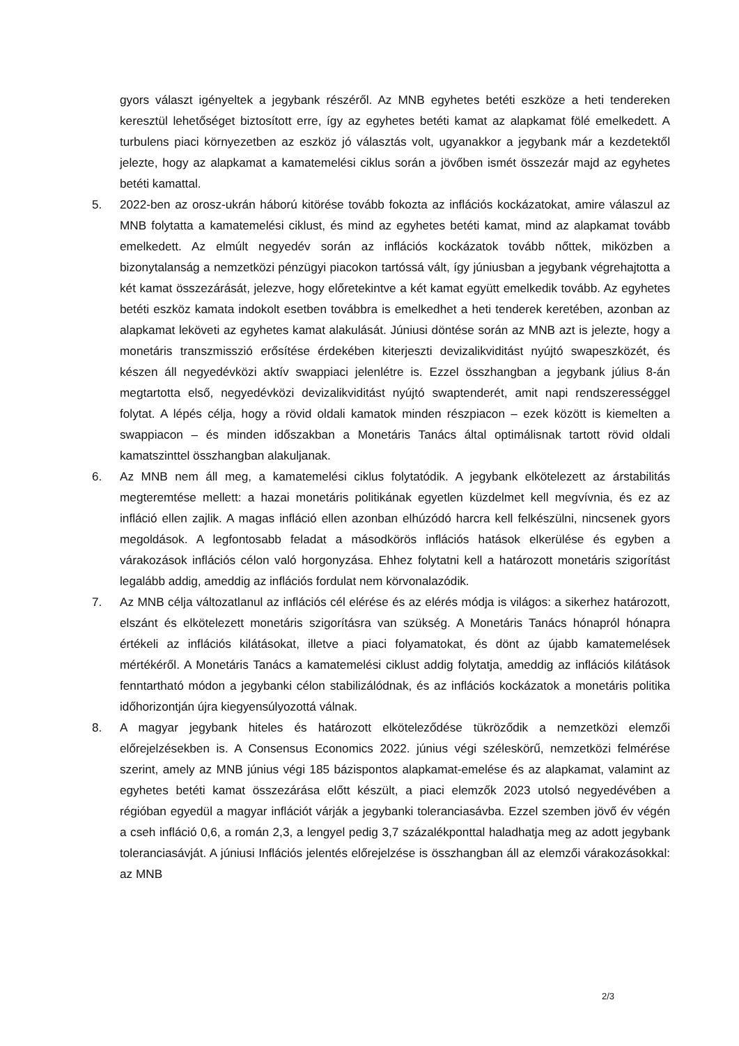gyors választ igényeltek a jegybank részéről. Az MNB egyhetes betéti eszköze a heti tendereken keresztül lehetőséget biztosított erre, így az egyhetes betéti kamat az alapkamat fölé emelkedett. A turbulens piaci környezetben az eszköz jó választás volt, ugyanakkor a jegybank már a kezdetektől jelezte, hogy az alapkamat a kamatemelési ciklus során a jövőben ismét összezár majd az egyhetes betéti kamattal.
5. 2022-ben az orosz-ukrán háború kitörése tovább fokozta az inflációs kockázatokat, amire válaszul az MNB folytatta a kamatemelési ciklust, és mind az egyhetes betéti kamat, mind az alapkamat tovább emelkedett. Az elmúlt negyedév során az inflációs kockázatok tovább nőttek, miközben a bizonytalanság a nemzetközi pénzügyi piacokon tartóssá vált, így júniusban a jegybank végrehajtotta a két kamat összezárását, jelezve, hogy előretekintve a két kamat együtt emelkedik tovább. Az egyhetes betéti eszköz kamata indokolt esetben továbbra is emelkedhet a heti tenderek keretében, azonban az alapkamat leköveti az egyhetes kamat alakulását. Júniusi döntése során az MNB azt is jelezte, hogy a monetáris transzmisszió erősítése érdekében kiterjeszti devizalikviditást nyújtó swapeszközét, és készen áll negyedévközi aktív swappiaci jelenlétre is. Ezzel összhangban a jegybank július 8-án megtartotta első, negyedévközi devizalikviditást nyújtó swaptenderét, amit napi rendszerességgel folytat. A lépés célja, hogy a rövid oldali kamatok minden részpiacon – ezek között is kiemelten a swappiacon – és minden időszakban a Monetáris Tanács által optimálisnak tartott rövid oldali kamatszinttel összhangban alakuljanak.
6. Az MNB nem áll meg, a kamatemelési ciklus folytatódik. A jegybank elkötelezett az árstabilitás megteremtése mellett: a hazai monetáris politikának egyetlen küzdelmet kell megvívnia, és ez az infláció ellen zajlik. A magas infláció ellen azonban elhúzódó harcra kell felkészülni, nincsenek gyors megoldások. A legfontosabb feladat a másodkörös inflációs hatások elkerülése és egyben a várakozások inflációs célon való horgonyzása. Ehhez folytatni kell a határozott monetáris szigorítást legalább addig, ameddig az inflációs fordulat nem körvonalazódik.
7. Az MNB célja változatlanul az inflációs cél elérése és az elérés módja is világos: a sikerhez határozott, elszánt és elkötelezett monetáris szigorításra van szükség. A Monetáris Tanács hónapról hónapra értékeli az inflációs kilátásokat, illetve a piaci folyamatokat, és dönt az újabb kamatemelések mértékéről. A Monetáris Tanács a kamatemelési ciklust addig folytatja, ameddig az inflációs kilátások fenntartható módon a jegybanki célon stabilizálódnak, és az inflációs kockázatok a monetáris politika időhorizontján újra kiegyensúlyozottá válnak.
8. A magyar jegybank hiteles és határozott elköteleződése tükröződik a nemzetközi elemzői előrejelzésekben is. A Consensus Economics 2022. június végi széleskörű, nemzetközi felmérése szerint, amely az MNB június végi 185 bázispontos alapkamat-emelése és az alapkamat, valamint az egyhetes betéti kamat összezárása előtt készült, a piaci elemzők 2023 utolsó negyedévében a régióban egyedül a magyar inflációt várják a jegybanki toleranciasávba. Ezzel szemben jövő év végén a cseh infláció 0,6, a román 2,3, a lengyel pedig 3,7 százalékponttal haladhatja meg az adott jegybank toleranciasávját. A júniusi Inflációs jelentés előrejelzése is összhangban áll az elemzői várakozásokkal: az MNB
2/3